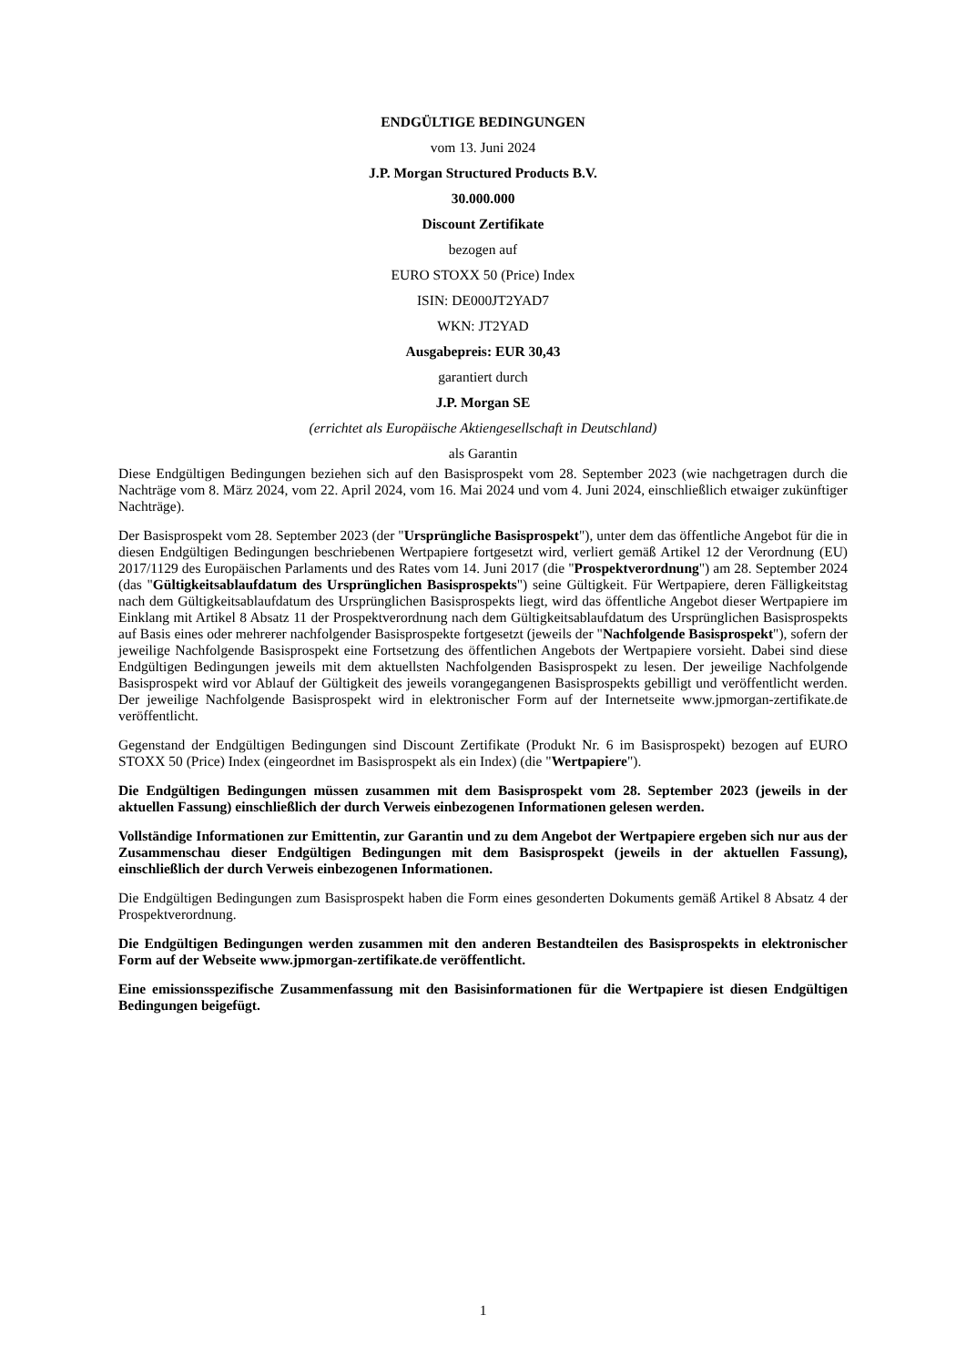ENDGÜLTIGE BEDINGUNGEN
vom 13. Juni 2024
J.P. Morgan Structured Products B.V.
30.000.000
Discount Zertifikate
bezogen auf
EURO STOXX 50 (Price) Index
ISIN: DE000JT2YAD7
WKN: JT2YAD
Ausgabepreis: EUR 30,43
garantiert durch
J.P. Morgan SE
(errichtet als Europäische Aktiengesellschaft in Deutschland)
als Garantin
Diese Endgültigen Bedingungen beziehen sich auf den Basisprospekt vom 28. September 2023 (wie nachgetragen durch die Nachträge vom 8. März 2024, vom 22. April 2024, vom 16. Mai 2024 und vom 4. Juni 2024, einschließlich etwaiger zukünftiger Nachträge).
Der Basisprospekt vom 28. September 2023 (der "Ursprüngliche Basisprospekt"), unter dem das öffentliche Angebot für die in diesen Endgültigen Bedingungen beschriebenen Wertpapiere fortgesetzt wird, verliert gemäß Artikel 12 der Verordnung (EU) 2017/1129 des Europäischen Parlaments und des Rates vom 14. Juni 2017 (die "Prospektverordnung") am 28. September 2024 (das "Gültigkeitsablaufdatum des Ursprünglichen Basisprospekts") seine Gültigkeit. Für Wertpapiere, deren Fälligkeitstag nach dem Gültigkeitsablaufdatum des Ursprünglichen Basisprospekts liegt, wird das öffentliche Angebot dieser Wertpapiere im Einklang mit Artikel 8 Absatz 11 der Prospektverordnung nach dem Gültigkeitsablaufdatum des Ursprünglichen Basisprospekts auf Basis eines oder mehrerer nachfolgender Basisprospekte fortgesetzt (jeweils der "Nachfolgende Basisprospekt"), sofern der jeweilige Nachfolgende Basisprospekt eine Fortsetzung des öffentlichen Angebots der Wertpapiere vorsieht. Dabei sind diese Endgültigen Bedingungen jeweils mit dem aktuellsten Nachfolgenden Basisprospekt zu lesen. Der jeweilige Nachfolgende Basisprospekt wird vor Ablauf der Gültigkeit des jeweils vorangegangenen Basisprospekts gebilligt und veröffentlicht werden. Der jeweilige Nachfolgende Basisprospekt wird in elektronischer Form auf der Internetseite www.jpmorgan-zertifikate.de veröffentlicht.
Gegenstand der Endgültigen Bedingungen sind Discount Zertifikate (Produkt Nr. 6 im Basisprospekt) bezogen auf EURO STOXX 50 (Price) Index (eingeordnet im Basisprospekt als ein Index) (die "Wertpapiere").
Die Endgültigen Bedingungen müssen zusammen mit dem Basisprospekt vom 28. September 2023 (jeweils in der aktuellen Fassung) einschließlich der durch Verweis einbezogenen Informationen gelesen werden.
Vollständige Informationen zur Emittentin, zur Garantin und zu dem Angebot der Wertpapiere ergeben sich nur aus der Zusammenschau dieser Endgültigen Bedingungen mit dem Basisprospekt (jeweils in der aktuellen Fassung), einschließlich der durch Verweis einbezogenen Informationen.
Die Endgültigen Bedingungen zum Basisprospekt haben die Form eines gesonderten Dokuments gemäß Artikel 8 Absatz 4 der Prospektverordnung.
Die Endgültigen Bedingungen werden zusammen mit den anderen Bestandteilen des Basisprospekts in elektronischer Form auf der Webseite www.jpmorgan-zertifikate.de veröffentlicht.
Eine emissionsspezifische Zusammenfassung mit den Basisinformationen für die Wertpapiere ist diesen Endgültigen Bedingungen beigefügt.
1